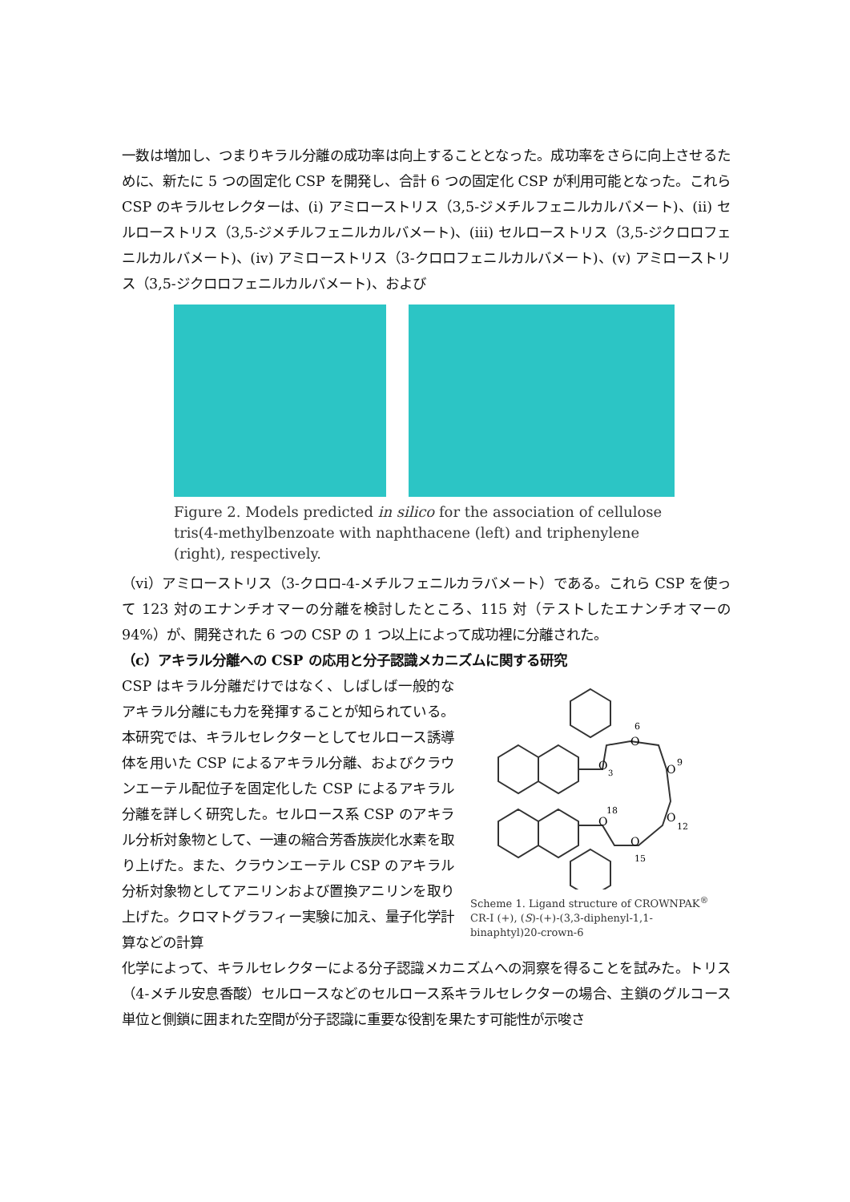一数は増加し、つまりキラル分離の成功率は向上することとなった。成功率をさらに向上させるために、新たに 5 つの固定化 CSP を開発し、合計 6 つの固定化 CSP が利用可能となった。これら CSP のキラルセレクターは、(i) アミローストリス（3,5-ジメチルフェニルカルバメート)、(ii) セルローストリス（3,5-ジメチルフェニルカルバメート)、(iii) セルローストリス（3,5-ジクロロフェニルカルバメート)、(iv) アミローストリス（3-クロロフェニルカルバメート)、(v) アミローストリス（3,5-ジクロロフェニルカルバメート)、および
Figure 2. Models predicted in silico for the association of cellulose tris(4-methylbenzoate with naphthacene (left) and triphenylene (right), respectively.
（vi）アミローストリス（3-クロロ-4-メチルフェニルカラバメート）である。これら CSP を使って 123 対のエナンチオマーの分離を検討したところ、115 対（テストしたエナンチオマーの 94%）が、開発された 6 つの CSP の 1 つ以上によって成功裡に分離された。
（c）アキラル分離への CSP の応用と分子認識メカニズムに関する研究
CSP はキラル分離だけではなく、しばしば一般的なアキラル分離にも力を発揮することが知られている。本研究では、キラルセレクターとしてセルロース誘導体を用いた CSP によるアキラル分離、およびクラウンエーテル配位子を固定化した CSP によるアキラル分離を詳しく研究した。セルロース系 CSP のアキラル分析対象物として、一連の縮合芳香族炭化水素を取り上げた。また、クラウンエーテル CSP のアキラル分析対象物としてアニリンおよび置換アニリンを取り上げた。クロマトグラフィー実験に加え、量子化学計算などの計算
O
O
O
O
O
O
6
9
12
15
18
3
Scheme 1. Ligand structure of CROWNPAK<sup>®</sup> CR-I (+), (S)-(+)-(3,3-diphenyl-1,1-binaphtyl)20-crown-6
化学によって、キラルセレクターによる分子認識メカニズムへの洞察を得ることを試みた。トリス（4-メチル安息香酸）セルロースなどのセルロース系キラルセレクターの場合、主鎖のグルコース単位と側鎖に囲まれた空間が分子認識に重要な役割を果たす可能性が示唆さ